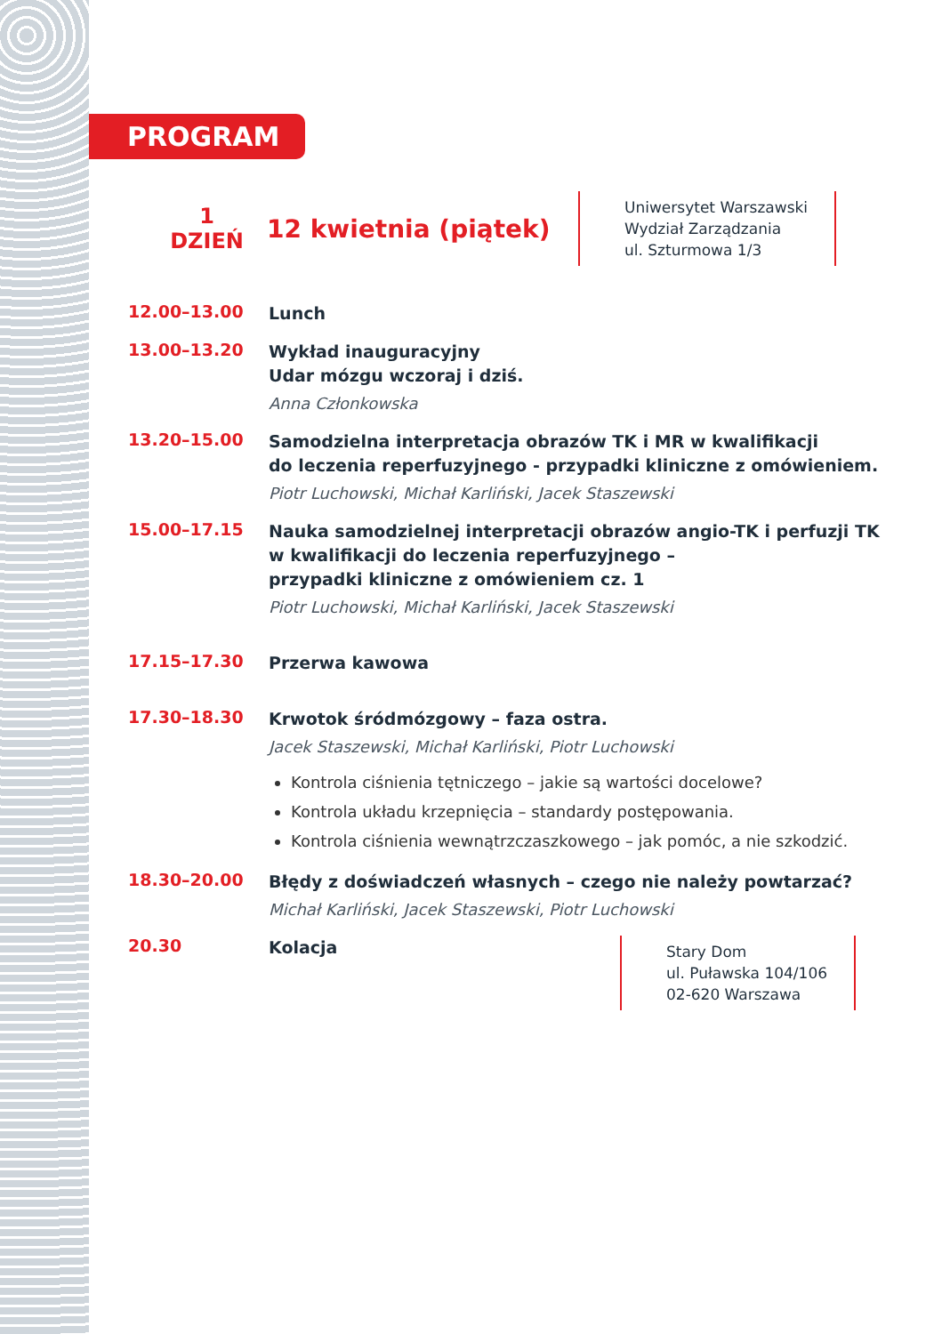PROGRAM
1
DZIEŃ
12 kwietnia (piątek)
Uniwersytet Warszawski
Wydział Zarządzania
ul. Szturmowa 1/3
12.00–13.00
Lunch
13.00–13.20
Wykład inauguracyjny
Udar mózgu wczoraj i dziś.
Anna Członkowska
13.20–15.00
Samodzielna interpretacja obrazów TK i MR w kwalifikacji
do leczenia reperfuzyjnego - przypadki kliniczne z omówieniem.
Piotr Luchowski, Michał Karliński, Jacek Staszewski
15.00–17.15
Nauka samodzielnej interpretacji obrazów angio-TK i perfuzji TK
w kwalifikacji do leczenia reperfuzyjnego –
przypadki kliniczne z omówieniem cz. 1
Piotr Luchowski, Michał Karliński, Jacek Staszewski
17.15–17.30
Przerwa kawowa
17.30–18.30
Krwotok śródmózgowy – faza ostra.
Jacek Staszewski, Michał Karliński, Piotr Luchowski
Kontrola ciśnienia tętniczego – jakie są wartości docelowe?
Kontrola układu krzepnięcia – standardy postępowania.
Kontrola ciśnienia wewnątrzczaszkowego – jak pomóc, a nie szkodzić.
18.30–20.00
Błędy z doświadczeń własnych – czego nie należy powtarzać?
Michał Karliński, Jacek Staszewski, Piotr Luchowski
20.30
Kolacja
Stary Dom
ul. Puławska 104/106
02-620 Warszawa